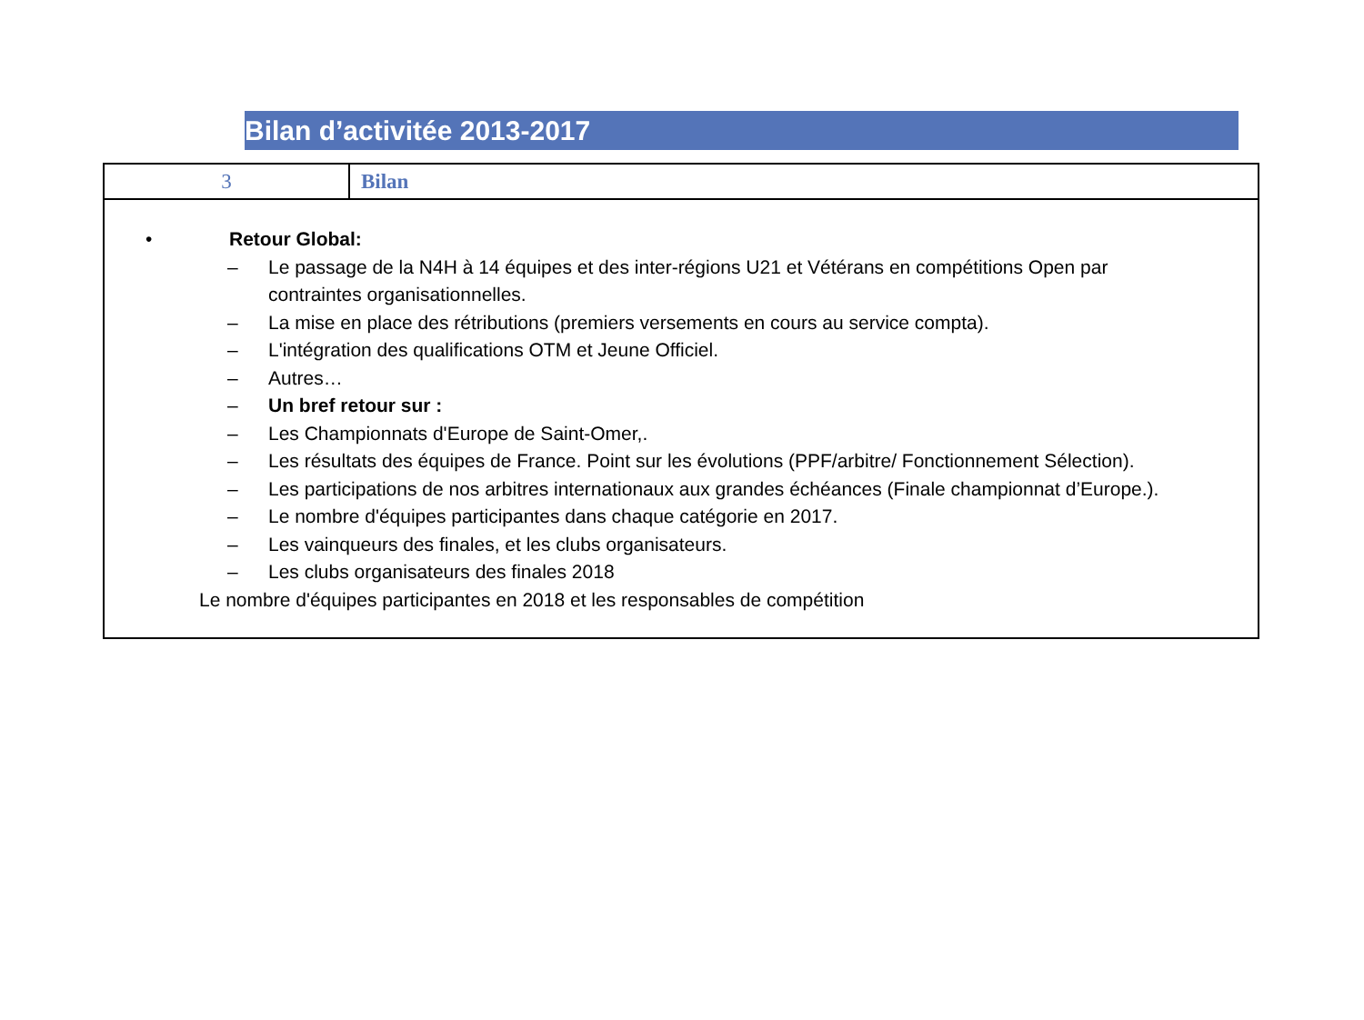Bilan d’activitée 2013-2017
| 3 | Bilan |
| • Retour Global: – Le passage de la N4H à 14 équipes et des inter-régions U21 et Vétérans en compétitions Open par contraintes organisationnelles. – La mise en place des rétributions (premiers versements en cours au service compta). – L'intégration des qualifications OTM et Jeune Officiel. – Autres… – Un bref retour sur : – Les Championnats d'Europe de Saint-Omer,. – Les résultats des équipes de France. Point sur les évolutions (PPF/arbitre/ Fonctionnement Sélection). – Les participations de nos arbitres internationaux aux grandes échéances (Finale championnat d’Europe.). – Le nombre d'équipes participantes dans chaque catégorie en 2017. – Les vainqueurs des finales, et les clubs organisateurs. – Les clubs organisateurs des finales 2018 Le nombre d'équipes participantes en 2018 et les responsables de compétition | |